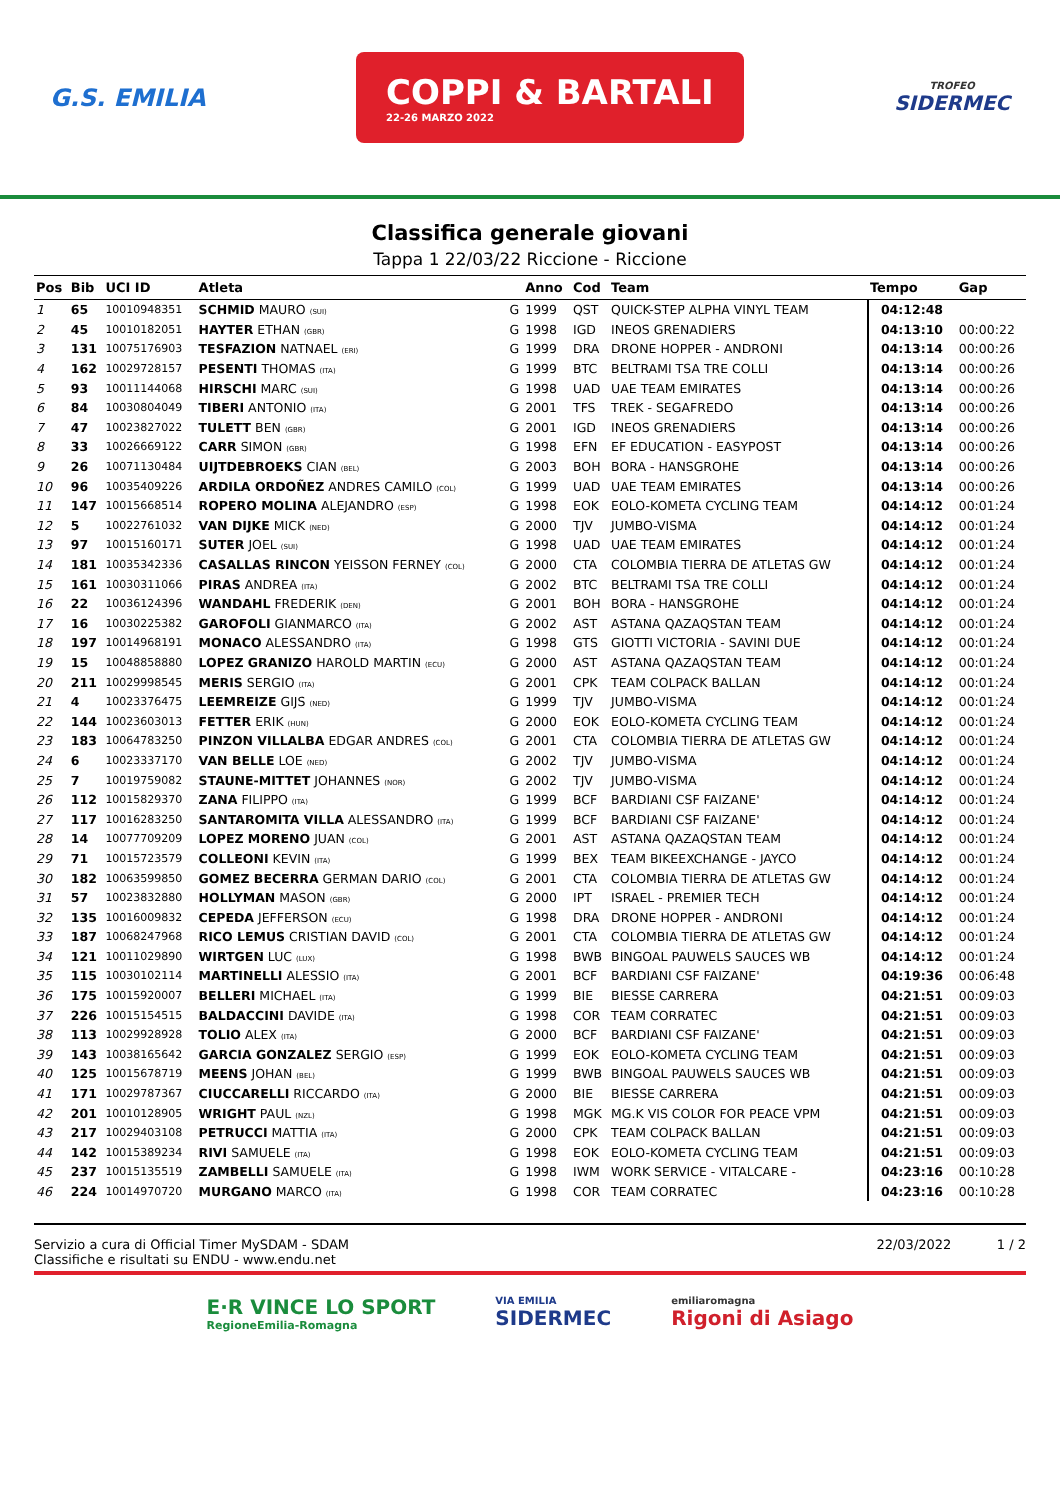G.S. EMILIA
COPPI & BARTALI
22-26 MARZO 2022
TROFEO
SIDERMEC
Classifica generale giovani
Tappa 1 22/03/22 Riccione - Riccione
| Pos | Bib | UCI ID | Atleta | | Anno | Cod | Team | Tempo | Gap |
| --- | --- | --- | --- | --- | --- | --- | --- | --- | --- |
| 1 | 65 | 10010948351 | SCHMID MAURO (SUI) | G | 1999 | QST | QUICK-STEP ALPHA VINYL TEAM | 04:12:48 | |
| 2 | 45 | 10010182051 | HAYTER ETHAN (GBR) | G | 1998 | IGD | INEOS GRENADIERS | 04:13:10 | 00:00:22 |
| 3 | 131 | 10075176903 | TESFAZION NATNAEL (ERI) | G | 1999 | DRA | DRONE HOPPER - ANDRONI | 04:13:14 | 00:00:26 |
| 4 | 162 | 10029728157 | PESENTI THOMAS (ITA) | G | 1999 | BTC | BELTRAMI TSA TRE COLLI | 04:13:14 | 00:00:26 |
| 5 | 93 | 10011144068 | HIRSCHI MARC (SUI) | G | 1998 | UAD | UAE TEAM EMIRATES | 04:13:14 | 00:00:26 |
| 6 | 84 | 10030804049 | TIBERI ANTONIO (ITA) | G | 2001 | TFS | TREK - SEGAFREDO | 04:13:14 | 00:00:26 |
| 7 | 47 | 10023827022 | TULETT BEN (GBR) | G | 2001 | IGD | INEOS GRENADIERS | 04:13:14 | 00:00:26 |
| 8 | 33 | 10026669122 | CARR SIMON (GBR) | G | 1998 | EFN | EF EDUCATION - EASYPOST | 04:13:14 | 00:00:26 |
| 9 | 26 | 10071130484 | UIJTDEBROEKS CIAN (BEL) | G | 2003 | BOH | BORA - HANSGROHE | 04:13:14 | 00:00:26 |
| 10 | 96 | 10035409226 | ARDILA ORDOÑEZ ANDRES CAMILO (COL) | G | 1999 | UAD | UAE TEAM EMIRATES | 04:13:14 | 00:00:26 |
| 11 | 147 | 10015668514 | ROPERO MOLINA ALEJANDRO (ESP) | G | 1998 | EOK | EOLO-KOMETA CYCLING TEAM | 04:14:12 | 00:01:24 |
| 12 | 5 | 10022761032 | VAN DIJKE MICK (NED) | G | 2000 | TJV | JUMBO-VISMA | 04:14:12 | 00:01:24 |
| 13 | 97 | 10015160171 | SUTER JOEL (SUI) | G | 1998 | UAD | UAE TEAM EMIRATES | 04:14:12 | 00:01:24 |
| 14 | 181 | 10035342336 | CASALLAS RINCON YEISSON FERNEY (COL) | G | 2000 | CTA | COLOMBIA TIERRA DE ATLETAS GW | 04:14:12 | 00:01:24 |
| 15 | 161 | 10030311066 | PIRAS ANDREA (ITA) | G | 2002 | BTC | BELTRAMI TSA TRE COLLI | 04:14:12 | 00:01:24 |
| 16 | 22 | 10036124396 | WANDAHL FREDERIK (DEN) | G | 2001 | BOH | BORA - HANSGROHE | 04:14:12 | 00:01:24 |
| 17 | 16 | 10030225382 | GAROFOLI GIANMARCO (ITA) | G | 2002 | AST | ASTANA QAZAQSTAN TEAM | 04:14:12 | 00:01:24 |
| 18 | 197 | 10014968191 | MONACO ALESSANDRO (ITA) | G | 1998 | GTS | GIOTTI VICTORIA - SAVINI DUE | 04:14:12 | 00:01:24 |
| 19 | 15 | 10048858880 | LOPEZ GRANIZO HAROLD MARTIN (ECU) | G | 2000 | AST | ASTANA QAZAQSTAN TEAM | 04:14:12 | 00:01:24 |
| 20 | 211 | 10029998545 | MERIS SERGIO (ITA) | G | 2001 | CPK | TEAM COLPACK BALLAN | 04:14:12 | 00:01:24 |
| 21 | 4 | 10023376475 | LEEMREIZE GIJS (NED) | G | 1999 | TJV | JUMBO-VISMA | 04:14:12 | 00:01:24 |
| 22 | 144 | 10023603013 | FETTER ERIK (HUN) | G | 2000 | EOK | EOLO-KOMETA CYCLING TEAM | 04:14:12 | 00:01:24 |
| 23 | 183 | 10064783250 | PINZON VILLALBA EDGAR ANDRES (COL) | G | 2001 | CTA | COLOMBIA TIERRA DE ATLETAS GW | 04:14:12 | 00:01:24 |
| 24 | 6 | 10023337170 | VAN BELLE LOE (NED) | G | 2002 | TJV | JUMBO-VISMA | 04:14:12 | 00:01:24 |
| 25 | 7 | 10019759082 | STAUNE-MITTET JOHANNES (NOR) | G | 2002 | TJV | JUMBO-VISMA | 04:14:12 | 00:01:24 |
| 26 | 112 | 10015829370 | ZANA FILIPPO (ITA) | G | 1999 | BCF | BARDIANI CSF FAIZANE' | 04:14:12 | 00:01:24 |
| 27 | 117 | 10016283250 | SANTAROMITA VILLA ALESSANDRO (ITA) | G | 1999 | BCF | BARDIANI CSF FAIZANE' | 04:14:12 | 00:01:24 |
| 28 | 14 | 10077709209 | LOPEZ MORENO JUAN (COL) | G | 2001 | AST | ASTANA QAZAQSTAN TEAM | 04:14:12 | 00:01:24 |
| 29 | 71 | 10015723579 | COLLEONI KEVIN (ITA) | G | 1999 | BEX | TEAM BIKEEXCHANGE - JAYCO | 04:14:12 | 00:01:24 |
| 30 | 182 | 10063599850 | GOMEZ BECERRA GERMAN DARIO (COL) | G | 2001 | CTA | COLOMBIA TIERRA DE ATLETAS GW | 04:14:12 | 00:01:24 |
| 31 | 57 | 10023832880 | HOLLYMAN MASON (GBR) | G | 2000 | IPT | ISRAEL - PREMIER TECH | 04:14:12 | 00:01:24 |
| 32 | 135 | 10016009832 | CEPEDA JEFFERSON (ECU) | G | 1998 | DRA | DRONE HOPPER - ANDRONI | 04:14:12 | 00:01:24 |
| 33 | 187 | 10068247968 | RICO LEMUS CRISTIAN DAVID (COL) | G | 2001 | CTA | COLOMBIA TIERRA DE ATLETAS GW | 04:14:12 | 00:01:24 |
| 34 | 121 | 10011029890 | WIRTGEN LUC (LUX) | G | 1998 | BWB | BINGOAL PAUWELS SAUCES WB | 04:14:12 | 00:01:24 |
| 35 | 115 | 10030102114 | MARTINELLI ALESSIO (ITA) | G | 2001 | BCF | BARDIANI CSF FAIZANE' | 04:19:36 | 00:06:48 |
| 36 | 175 | 10015920007 | BELLERI MICHAEL (ITA) | G | 1999 | BIE | BIESSE CARRERA | 04:21:51 | 00:09:03 |
| 37 | 226 | 10015154515 | BALDACCINI DAVIDE (ITA) | G | 1998 | COR | TEAM CORRATEC | 04:21:51 | 00:09:03 |
| 38 | 113 | 10029928928 | TOLIO ALEX (ITA) | G | 2000 | BCF | BARDIANI CSF FAIZANE' | 04:21:51 | 00:09:03 |
| 39 | 143 | 10038165642 | GARCIA GONZALEZ SERGIO (ESP) | G | 1999 | EOK | EOLO-KOMETA CYCLING TEAM | 04:21:51 | 00:09:03 |
| 40 | 125 | 10015678719 | MEENS JOHAN (BEL) | G | 1999 | BWB | BINGOAL PAUWELS SAUCES WB | 04:21:51 | 00:09:03 |
| 41 | 171 | 10029787367 | CIUCCARELLI RICCARDO (ITA) | G | 2000 | BIE | BIESSE CARRERA | 04:21:51 | 00:09:03 |
| 42 | 201 | 10010128905 | WRIGHT PAUL (NZL) | G | 1998 | MGK | MG.K VIS COLOR FOR PEACE VPM | 04:21:51 | 00:09:03 |
| 43 | 217 | 10029403108 | PETRUCCI MATTIA (ITA) | G | 2000 | CPK | TEAM COLPACK BALLAN | 04:21:51 | 00:09:03 |
| 44 | 142 | 10015389234 | RIVI SAMUELE (ITA) | G | 1998 | EOK | EOLO-KOMETA CYCLING TEAM | 04:21:51 | 00:09:03 |
| 45 | 237 | 10015135519 | ZAMBELLI SAMUELE (ITA) | G | 1998 | IWM | WORK SERVICE - VITALCARE - | 04:23:16 | 00:10:28 |
| 46 | 224 | 10014970720 | MURGANO MARCO (ITA) | G | 1998 | COR | TEAM CORRATEC | 04:23:16 | 00:10:28 |
Servizio a cura di Official Timer MySDAM - SDAM
Classifiche e risultati su ENDU - www.endu.net
22/03/2022 1 / 2
E·R VINCE LO SPORT
RegioneEmilia-Romagna
VIA EMILIA
SIDERMEC
emiliaromagna
Rigoni di Asiago